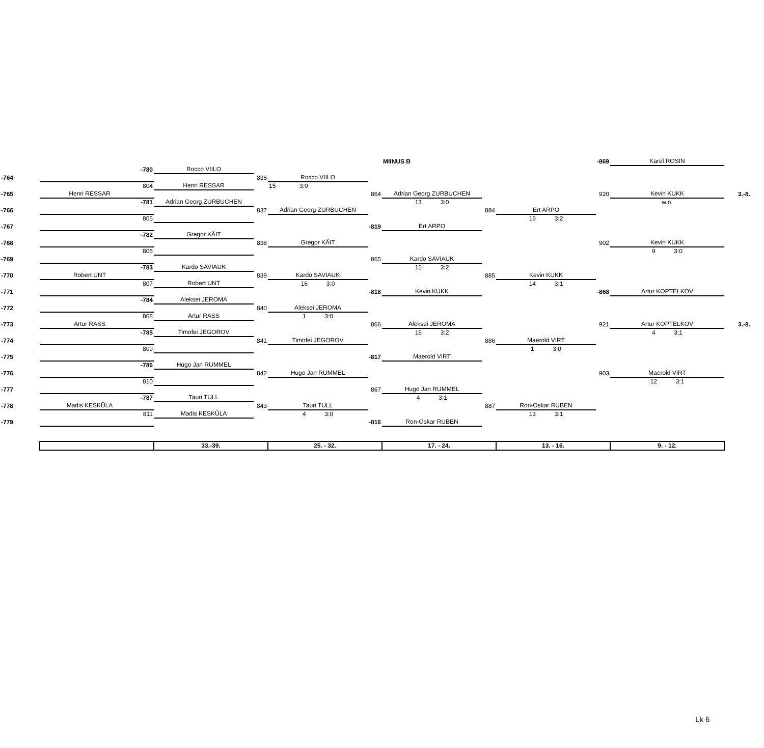| | | | | | | | MIINUS B | | | -869 | Karel ROSIN | |
| | | -780 | Rocco VIILO | | | | | | | | | |
| -764 | | | | 836 | Rocco VIILO | | | | | | | |
| | | 804 | Henri RESSAR | | 15 3:0 | | | | | | | |
| -765 | Henri RESSAR | | | | | 864 | Adrian Georg ZURBUCHEN | | | 920 | Kevin KUKK | 3.-8. |
| | | -781 | Adrian Georg ZURBUCHEN | | | | 13 3:0 | | | | w.o. | |
| -766 | | | | 837 | Adrian Georg ZURBUCHEN | | | 884 | Ert ARPO | | | |
| | | 805 | | | | | | | 16 3:2 | | | |
| -767 | | | | | | -819 | Ert ARPO | | | | | |
| | | -782 | Gregor KÄIT | | | | | | | | | |
| -768 | | | | 838 | Gregor KÄIT | | | | | 902 | Kevin KUKK | |
| | | 806 | | | | | | | | | 9 3:0 | |
| -769 | | | | | | 865 | Kardo SAVIAUK | | | | | |
| | | -783 | Kardo SAVIAUK | | | | 15 3:2 | | | | | |
| -770 | Robert UNT | | | 839 | Kardo SAVIAUK | | | 885 | Kevin KUKK | | | |
| | | 807 | Robert UNT | | 16 3:0 | | | | 14 3:1 | | | |
| -771 | | | | | | -818 | Kevin KUKK | | | -868 | Artur KOPTELKOV | |
| | | -784 | Aleksei JEROMA | | | | | | | | | |
| -772 | | | | 840 | Aleksei JEROMA | | | | | | | |
| | | 808 | Artur RASS | | 1 3:0 | | | | | | | |
| -773 | Artur RASS | | | | | 866 | Aleksei JEROMA | | | 921 | Artur KOPTELKOV | 3.-8. |
| | | -785 | Timofei JEGOROV | | | | 16 3:2 | | | | 4 3:1 | |
| -774 | | | | 841 | Timofei JEGOROV | | | 886 | Maerold VIRT | | | |
| | | 809 | | | | | | | 1 3:0 | | | |
| -775 | | | | | | -817 | Maerold VIRT | | | | | |
| | | -786 | Hugo Jan RUMMEL | | | | | | | | | |
| -776 | | | | 842 | Hugo Jan RUMMEL | | | | | 903 | Maerold VIRT | |
| | | 810 | | | | | | | | | 12 3:1 | |
| -777 | | | | | | 867 | Hugo Jan RUMMEL | | | | | |
| | | -787 | Tauri TULL | | | | 4 3:1 | | | | | |
| -778 | Madis KESKÜLA | | | 843 | Tauri TULL | | | 887 | Ron-Oskar RUBEN | | | |
| | | 811 | Madis KESKÜLA | | 4 3:0 | | | | 13 3:1 | | | |
| -779 | | | | | | -816 | Ron-Oskar RUBEN | | | | | |
| | | | 33.-39. | | 25. - 32. | | 17. - 24. | | 13. - 16. | | 9. - 12. | |
Lk 6